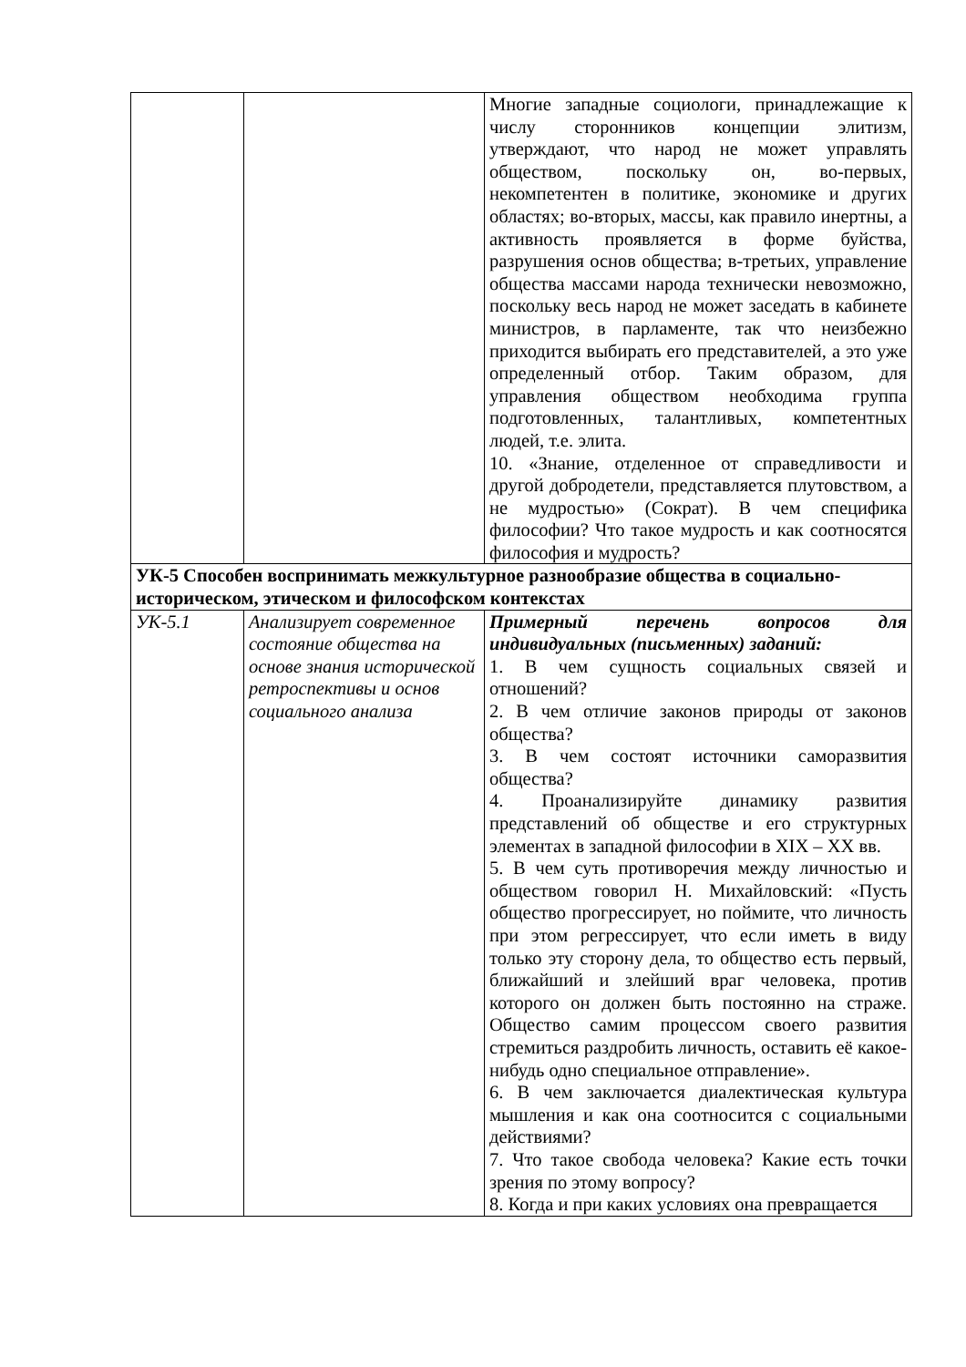| | | Многие западные социологи, принадлежащие к числу сторонников концепции элитизм, утверждают, что народ не может управлять обществом, поскольку он, во-первых, некомпетентен в политике, экономике и других областях; во-вторых, массы, как правило инертны, а активность проявляется в форме буйства, разрушения основ общества; в-третьих, управление общества массами народа технически невозможно, поскольку весь народ не может заседать в кабинете министров, в парламенте, так что неизбежно приходится выбирать его представителей, а это уже определенный отбор. Таким образом, для управления обществом необходима группа подготовленных, талантливых, компетентных людей, т.е. элита. 10. «Знание, отделенное от справедливости и другой добродетели, представляется плутовством, а не мудростью» (Сократ). В чем специфика философии? Что такое мудрость и как соотносятся философия и мудрость? |
| УК-5 Способен воспринимать межкультурное разнообразие общества в социально-историческом, этическом и философском контекстах | | |
| УК-5.1 | Анализирует современное состояние общества на основе знания исторической ретроспективы и основ социального анализа | Примерный перечень вопросов для индивидуальных (письменных) заданий: 1. В чем сущность социальных связей и отношений? 2. В чем отличие законов природы от законов общества? 3. В чем состоят источники саморазвития общества? 4. Проанализируйте динамику развития представлений об обществе и его структурных элементах в западной философии в XIX – XX вв. 5. В чем суть противоречия между личностью и обществом говорил Н. Михайловский: «Пусть общество прогрессирует, но поймите, что личность при этом регрессирует, что если иметь в виду только эту сторону дела, то общество есть первый, ближайший и злейший враг человека, против которого он должен быть постоянно на страже. Общество самим процессом своего развития стремиться раздробить личность, оставить её какое-нибудь одно специальное отправление». 6. В чем заключается диалектическая культура мышления и как она соотносится с социальными действиями? 7. Что такое свобода человека? Какие есть точки зрения по этому вопросу? 8. Когда и при каких условиях она превращается |